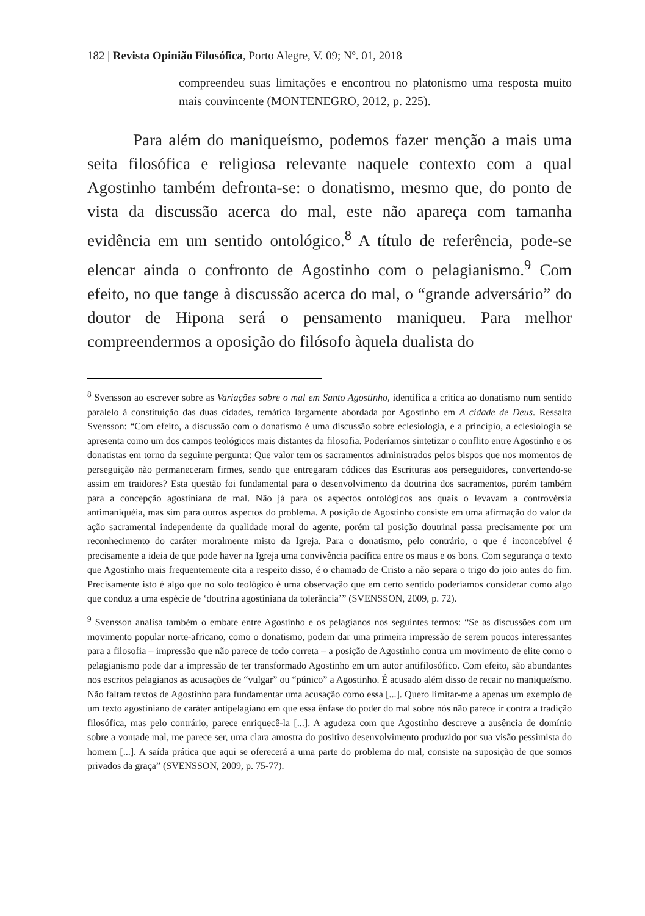182 | Revista Opinião Filosófica, Porto Alegre, V. 09; Nº. 01, 2018
compreendeu suas limitações e encontrou no platonismo uma resposta muito mais convincente (MONTENEGRO, 2012, p. 225).
Para além do maniqueísmo, podemos fazer menção a mais uma seita filosófica e religiosa relevante naquele contexto com a qual Agostinho também defronta-se: o donatismo, mesmo que, do ponto de vista da discussão acerca do mal, este não apareça com tamanha evidência em um sentido ontológico.<sup>8</sup> A título de referência, pode-se elencar ainda o confronto de Agostinho com o pelagianismo.<sup>9</sup> Com efeito, no que tange à discussão acerca do mal, o “grande adversário” do doutor de Hipona será o pensamento maniqueu. Para melhor compreendermos a oposição do filósofo àquela dualista do
<sup>8</sup> Svensson ao escrever sobre as Variações sobre o mal em Santo Agostinho, identifica a crítica ao donatismo num sentido paralelo à constituição das duas cidades, temática largamente abordada por Agostinho em A cidade de Deus. Ressalta Svensson: “Com efeito, a discussão com o donatismo é uma discussão sobre eclesiologia, e a princípio, a eclesiologia se apresenta como um dos campos teológicos mais distantes da filosofia. Poderíamos sintetizar o conflito entre Agostinho e os donatistas em torno da seguinte pergunta: Que valor tem os sacramentos administrados pelos bispos que nos momentos de perseguição não permaneceram firmes, sendo que entregaram códices das Escrituras aos perseguidores, convertendo-se assim em traidores? Esta questão foi fundamental para o desenvolvimento da doutrina dos sacramentos, porém também para a concepção agostiniana de mal. Não já para os aspectos ontológicos aos quais o levavam a controvérsia antimaniquéia, mas sim para outros aspectos do problema. A posição de Agostinho consiste em uma afirmação do valor da ação sacramental independente da qualidade moral do agente, porém tal posição doutrinal passa precisamente por um reconhecimento do caráter moralmente misto da Igreja. Para o donatismo, pelo contrário, o que é inconcebível é precisamente a ideia de que pode haver na Igreja uma convivência pacífica entre os maus e os bons. Com segurança o texto que Agostinho mais frequentemente cita a respeito disso, é o chamado de Cristo a não separa o trigo do joio antes do fim. Precisamente isto é algo que no solo teológico é uma observação que em certo sentido poderíamos considerar como algo que conduz a uma espécie de ‘doutrina agostiniana da tolerância’” (SVENSSON, 2009, p. 72).
<sup>9</sup> Svensson analisa também o embate entre Agostinho e os pelagianos nos seguintes termos: “Se as discussões com um movimento popular norte-africano, como o donatismo, podem dar uma primeira impressão de serem poucos interessantes para a filosofia – impressão que não parece de todo correta – a posição de Agostinho contra um movimento de elite como o pelagianismo pode dar a impressão de ter transformado Agostinho em um autor antifilosófico. Com efeito, são abundantes nos escritos pelagianos as acusações de “vulgar” ou “púnico” a Agostinho. É acusado além disso de recair no maniqueísmo. Não faltam textos de Agostinho para fundamentar uma acusação como essa [...]. Quero limitar-me a apenas um exemplo de um texto agostiniano de caráter antipelagiano em que essa ênfase do poder do mal sobre nós não parece ir contra a tradição filosófica, mas pelo contrário, parece enriquecê-la [...]. A agudeza com que Agostinho descreve a ausência de domínio sobre a vontade mal, me parece ser, uma clara amostra do positivo desenvolvimento produzido por sua visão pessimista do homem [...]. A saída prática que aqui se oferecerá a uma parte do problema do mal, consiste na suposição de que somos privados da graça” (SVENSSON, 2009, p. 75-77).